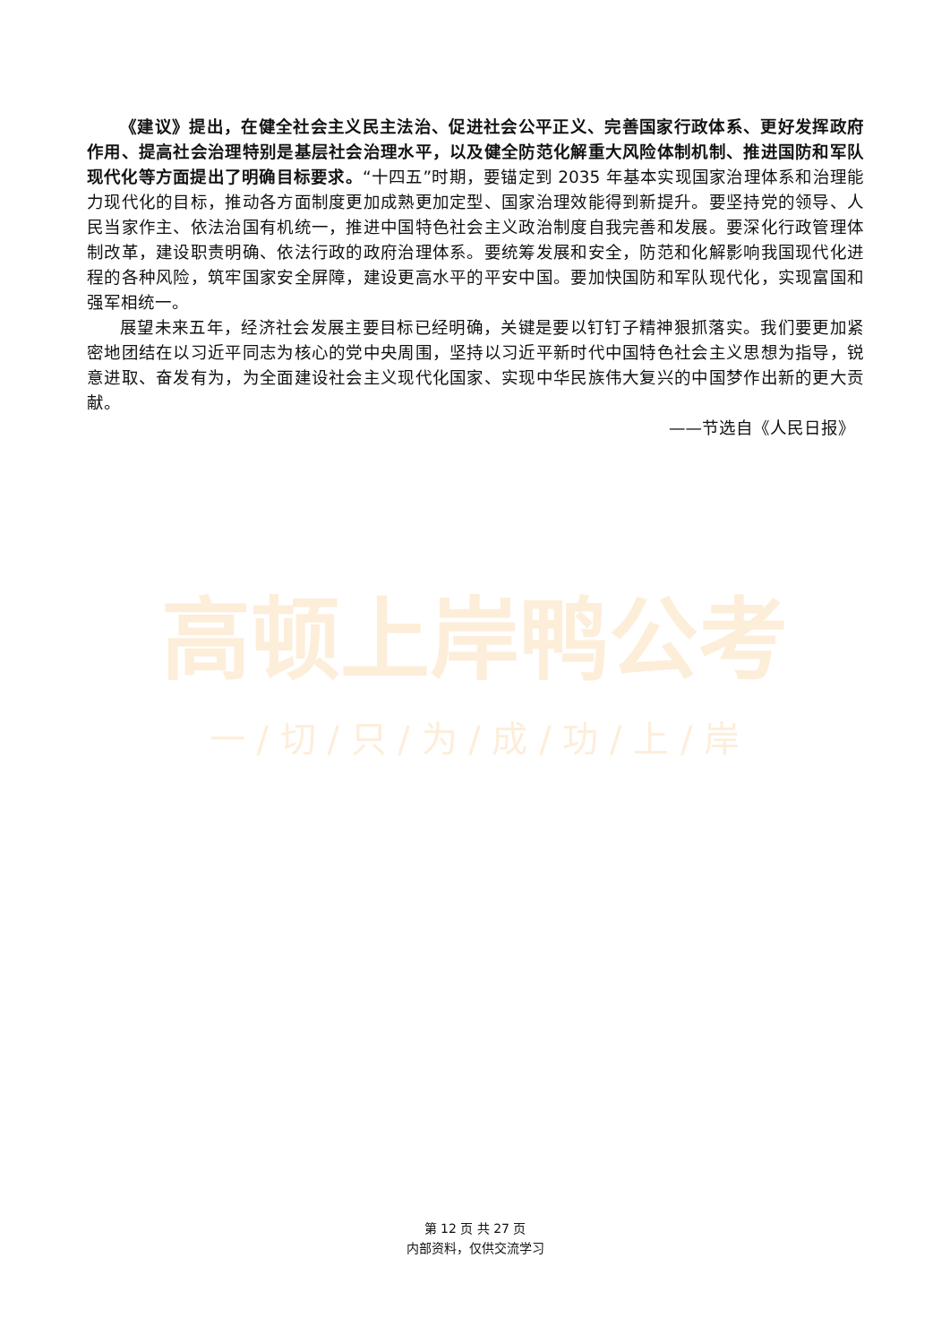高顿上岸鸭公考
一 / 切 / 只 / 为 / 成 / 功 / 上 / 岸
《建议》提出，在健全社会主义民主法治、促进社会公平正义、完善国家行政体系、更好发挥政府作用、提高社会治理特别是基层社会治理水平，以及健全防范化解重大风险体制机制、推进国防和军队现代化等方面提出了明确目标要求。“十四五”时期，要锚定到 2035 年基本实现国家治理体系和治理能力现代化的目标，推动各方面制度更加成熟更加定型、国家治理效能得到新提升。要坚持党的领导、人民当家作主、依法治国有机统一，推进中国特色社会主义政治制度自我完善和发展。要深化行政管理体制改革，建设职责明确、依法行政的政府治理体系。要统筹发展和安全，防范和化解影响我国现代化进程的各种风险，筑牢国家安全屏障，建设更高水平的平安中国。要加快国防和军队现代化，实现富国和强军相统一。
展望未来五年，经济社会发展主要目标已经明确，关键是要以钉钉子精神狠抓落实。我们要更加紧密地团结在以习近平同志为核心的党中央周围，坚持以习近平新时代中国特色社会主义思想为指导，锐意进取、奋发有为，为全面建设社会主义现代化国家、实现中华民族伟大复兴的中国梦作出新的更大贡献。
——节选自《人民日报》
第 12 页 共 27 页
内部资料，仅供交流学习